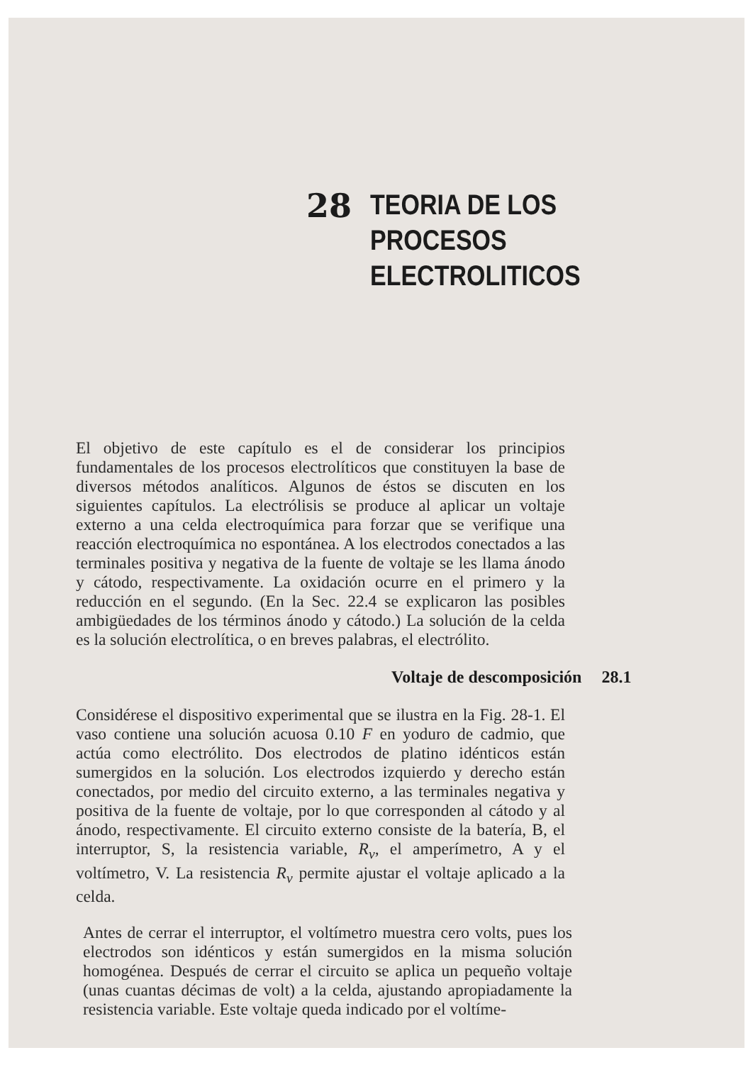28
TEORIA DE LOS PROCESOS
ELECTROLITICOS
El objetivo de este capítulo es el de considerar los principios fundamentales de los procesos electrolíticos que constituyen la base de diversos métodos analíticos. Algunos de éstos se discuten en los siguientes capítulos. La electrólisis se produce al aplicar un voltaje externo a una celda electroquímica para forzar que se verifique una reacción electroquímica no espontánea. A los electrodos conectados a las terminales positiva y negativa de la fuente de voltaje se les llama ánodo y cátodo, respectivamente. La oxidación ocurre en el primero y la reducción en el segundo. (En la Sec. 22.4 se explicaron las posibles ambigüedades de los términos ánodo y cátodo.) La solución de la celda es la solución electrolítica, o en breves palabras, el electrólito.
Voltaje de descomposición 28.1
Considérese el dispositivo experimental que se ilustra en la Fig. 28-1. El vaso contiene una solución acuosa 0.10 F en yoduro de cadmio, que actúa como electrólito. Dos electrodos de platino idénticos están sumergidos en la solución. Los electrodos izquierdo y derecho están conectados, por medio del circuito externo, a las terminales negativa y positiva de la fuente de voltaje, por lo que corresponden al cátodo y al ánodo, respectivamente. El circuito externo consiste de la batería, B, el interruptor, S, la resistencia variable, R<sub>v</sub>, el amperímetro, A y el voltímetro, V. La resistencia R<sub>v</sub> permite ajustar el voltaje aplicado a la celda.
Antes de cerrar el interruptor, el voltímetro muestra cero volts, pues los electrodos son idénticos y están sumergidos en la misma solución homogénea. Después de cerrar el circuito se aplica un pequeño voltaje (unas cuantas décimas de volt) a la celda, ajustando apropiadamente la resistencia variable. Este voltaje queda indicado por el voltíme-